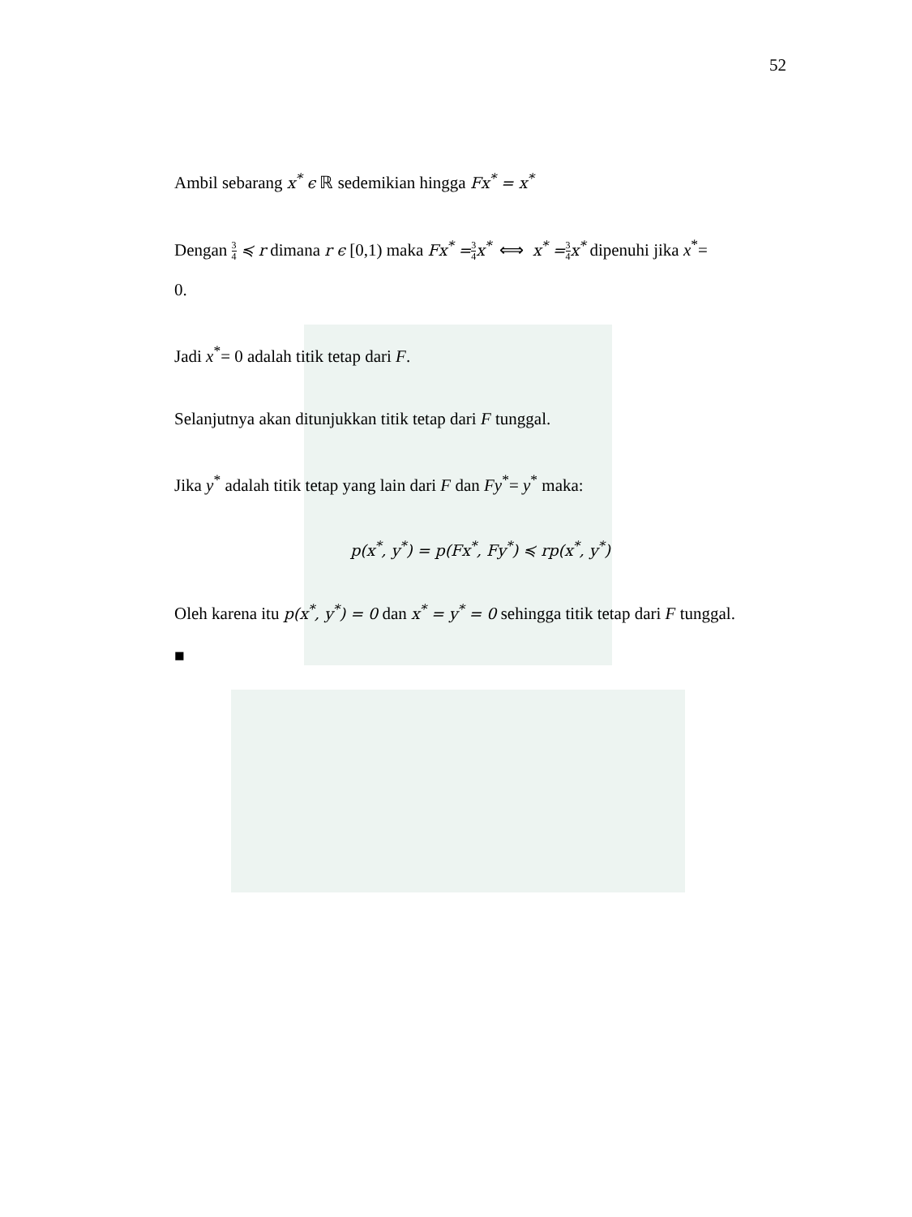52
Ambil sebarang x<sup>*</sup> ϵ ℝ sedemikian hingga Fx<sup>*</sup> = x<sup>*</sup>
Dengan 3 4 ≼ r dimana r ϵ [0,1) maka Fx<sup>*</sup> =3 4 x<sup>*</sup> ⟺ x<sup>*</sup> =3 4 x<sup>*</sup> dipenuhi jika x<sup>*</sup>=
0.
Jadi x<sup>*</sup>= 0 adalah titik tetap dari F.
Selanjutnya akan ditunjukkan titik tetap dari F tunggal.
Jika y<sup>*</sup> adalah titik tetap yang lain dari F dan Fy<sup>*</sup>= y<sup>*</sup> maka:
p(x<sup>*</sup>, y<sup>*</sup>) = p(Fx<sup>*</sup>, Fy<sup>*</sup>) ≼ rp(x<sup>*</sup>, y<sup>*</sup>)
Oleh karena itu p(x<sup>*</sup>, y<sup>*</sup>) = 0 dan x<sup>*</sup> = y<sup>*</sup> = 0 sehingga titik tetap dari F tunggal.
■